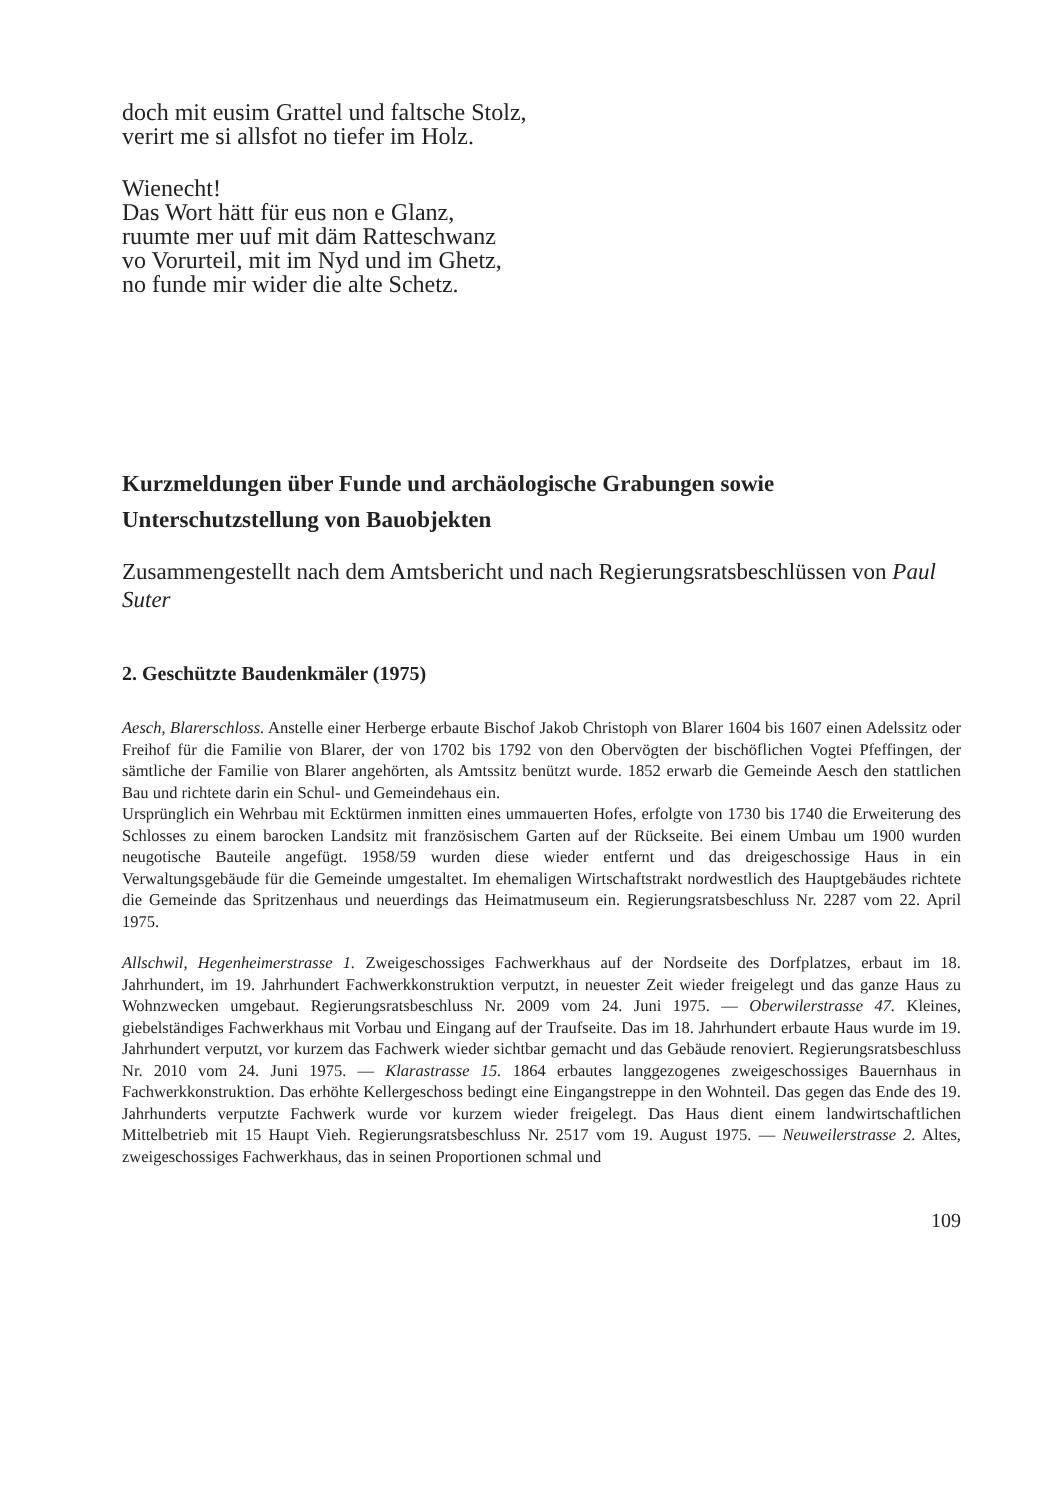doch mit eusim Grattel und faltsche Stolz,
verirt me si allsfot no tiefer im Holz.
Wienecht!
Das Wort hätt für eus non e Glanz,
ruumte mer uuf mit däm Ratteschwanz
vo Vorurteil, mit im Nyd und im Ghetz,
no funde mir wider die alte Schetz.
Kurzmeldungen über Funde und archäologische Grabungen sowie Unterschutzstellung von Bauobjekten
Zusammengestellt nach dem Amtsbericht und nach Regierungsratsbeschlüssen von Paul Suter
2. Geschützte Baudenkmäler (1975)
Aesch, Blarerschloss. Anstelle einer Herberge erbaute Bischof Jakob Christoph von Blarer 1604 bis 1607 einen Adelssitz oder Freihof für die Familie von Blarer, der von 1702 bis 1792 von den Obervögten der bischöflichen Vogtei Pfeffingen, der sämtliche der Familie von Blarer angehörten, als Amtssitz benützt wurde. 1852 erwarb die Gemeinde Aesch den stattlichen Bau und richtete darin ein Schul- und Gemeindehaus ein.
Ursprünglich ein Wehrbau mit Ecktürmen inmitten eines ummauerten Hofes, erfolgte von 1730 bis 1740 die Erweiterung des Schlosses zu einem barocken Landsitz mit französischem Garten auf der Rückseite. Bei einem Umbau um 1900 wurden neugotische Bauteile angefügt. 1958/59 wurden diese wieder entfernt und das dreigeschossige Haus in ein Verwaltungsgebäude für die Gemeinde umgestaltet. Im ehemaligen Wirtschaftstrakt nordwestlich des Hauptgebäudes richtete die Gemeinde das Spritzenhaus und neuerdings das Heimatmuseum ein. Regierungsratsbeschluss Nr. 2287 vom 22. April 1975.
Allschwil, Hegenheimerstrasse 1. Zweigeschossiges Fachwerkhaus auf der Nordseite des Dorfplatzes, erbaut im 18. Jahrhundert, im 19. Jahrhundert Fachwerkkonstruktion verputzt, in neuester Zeit wieder freigelegt und das ganze Haus zu Wohnzwecken umgebaut. Regierungsratsbeschluss Nr. 2009 vom 24. Juni 1975. — Oberwilerstrasse 47. Kleines, giebelständiges Fachwerkhaus mit Vorbau und Eingang auf der Traufseite. Das im 18. Jahrhundert erbaute Haus wurde im 19. Jahrhundert verputzt, vor kurzem das Fachwerk wieder sichtbar gemacht und das Gebäude renoviert. Regierungsratsbeschluss Nr. 2010 vom 24. Juni 1975. — Klarastrasse 15. 1864 erbautes langgezogenes zweigeschossiges Bauernhaus in Fachwerkkonstruktion. Das erhöhte Kellergeschoss bedingt eine Eingangstreppe in den Wohnteil. Das gegen das Ende des 19. Jahrhunderts verputzte Fachwerk wurde vor kurzem wieder freigelegt. Das Haus dient einem landwirtschaftlichen Mittelbetrieb mit 15 Haupt Vieh. Regierungsratsbeschluss Nr. 2517 vom 19. August 1975. — Neuweilerstrasse 2. Altes, zweigeschossiges Fachwerkhaus, das in seinen Proportionen schmal und
109